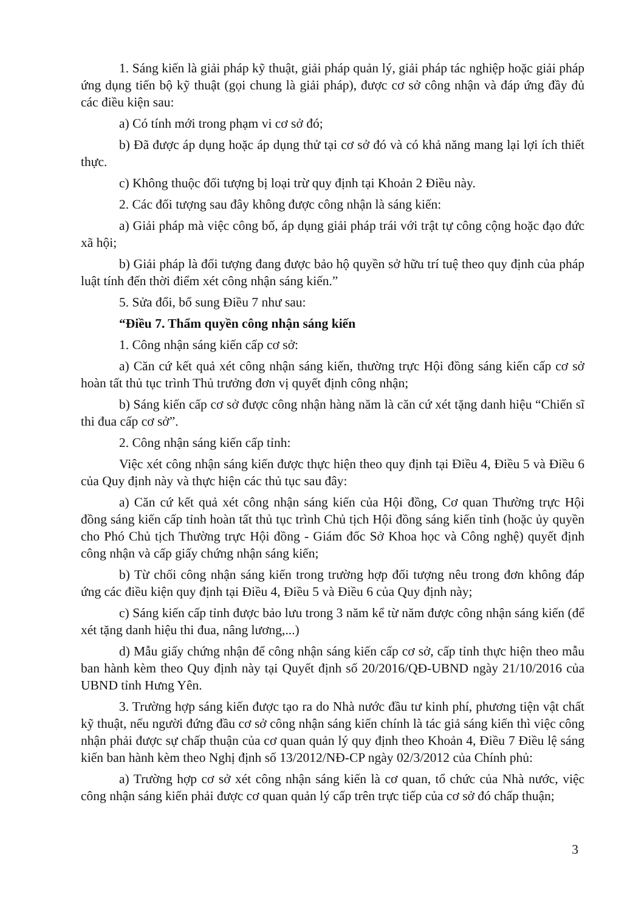1. Sáng kiến là giải pháp kỹ thuật, giải pháp quản lý, giải pháp tác nghiệp hoặc giải pháp ứng dụng tiến bộ kỹ thuật (gọi chung là giải pháp), được cơ sở công nhận và đáp ứng đầy đủ các điều kiện sau:
a) Có tính mới trong phạm vi cơ sở đó;
b) Đã được áp dụng hoặc áp dụng thử tại cơ sở đó và có khả năng mang lại lợi ích thiết thực.
c) Không thuộc đối tượng bị loại trừ quy định tại Khoản 2 Điều này.
2. Các đối tượng sau đây không được công nhận là sáng kiến:
a) Giải pháp mà việc công bố, áp dụng giải pháp trái với trật tự công cộng hoặc đạo đức xã hội;
b) Giải pháp là đối tượng đang được bảo hộ quyền sở hữu trí tuệ theo quy định của pháp luật tính đến thời điểm xét công nhận sáng kiến.”
5. Sửa đổi, bổ sung Điều 7 như sau:
“Điều 7. Thẩm quyền công nhận sáng kiến
1. Công nhận sáng kiến cấp cơ sở:
a) Căn cứ kết quả xét công nhận sáng kiến, thường trực Hội đồng sáng kiến cấp cơ sở hoàn tất thủ tục trình Thủ trưởng đơn vị quyết định công nhận;
b) Sáng kiến cấp cơ sở được công nhận hàng năm là căn cứ xét tặng danh hiệu “Chiến sĩ thi đua cấp cơ sở”.
2. Công nhận sáng kiến cấp tỉnh:
Việc xét công nhận sáng kiến được thực hiện theo quy định tại Điều 4, Điều 5 và Điều 6 của Quy định này và thực hiện các thủ tục sau đây:
a) Căn cứ kết quả xét công nhận sáng kiến của Hội đồng, Cơ quan Thường trực Hội đồng sáng kiến cấp tỉnh hoàn tất thủ tục trình Chủ tịch Hội đồng sáng kiến tỉnh (hoặc ủy quyền cho Phó Chủ tịch Thường trực Hội đồng - Giám đốc Sở Khoa học và Công nghệ) quyết định công nhận và cấp giấy chứng nhận sáng kiến;
b) Từ chối công nhận sáng kiến trong trường hợp đối tượng nêu trong đơn không đáp ứng các điều kiện quy định tại Điều 4, Điều 5 và Điều 6 của Quy định này;
c) Sáng kiến cấp tỉnh được bảo lưu trong 3 năm kể từ năm được công nhận sáng kiến (để xét tặng danh hiệu thi đua, nâng lương,...)
d) Mẫu giấy chứng nhận để công nhận sáng kiến cấp cơ sở, cấp tỉnh thực hiện theo mẫu ban hành kèm theo Quy định này tại Quyết định số 20/2016/QĐ-UBND ngày 21/10/2016 của UBND tỉnh Hưng Yên.
3. Trường hợp sáng kiến được tạo ra do Nhà nước đầu tư kinh phí, phương tiện vật chất kỹ thuật, nếu người đứng đầu cơ sở công nhận sáng kiến chính là tác giả sáng kiến thì việc công nhận phải được sự chấp thuận của cơ quan quản lý quy định theo Khoản 4, Điều 7 Điều lệ sáng kiến ban hành kèm theo Nghị định số 13/2012/NĐ-CP ngày 02/3/2012 của Chính phủ:
a) Trường hợp cơ sở xét công nhận sáng kiến là cơ quan, tổ chức của Nhà nước, việc công nhận sáng kiến phải được cơ quan quản lý cấp trên trực tiếp của cơ sở đó chấp thuận;
3